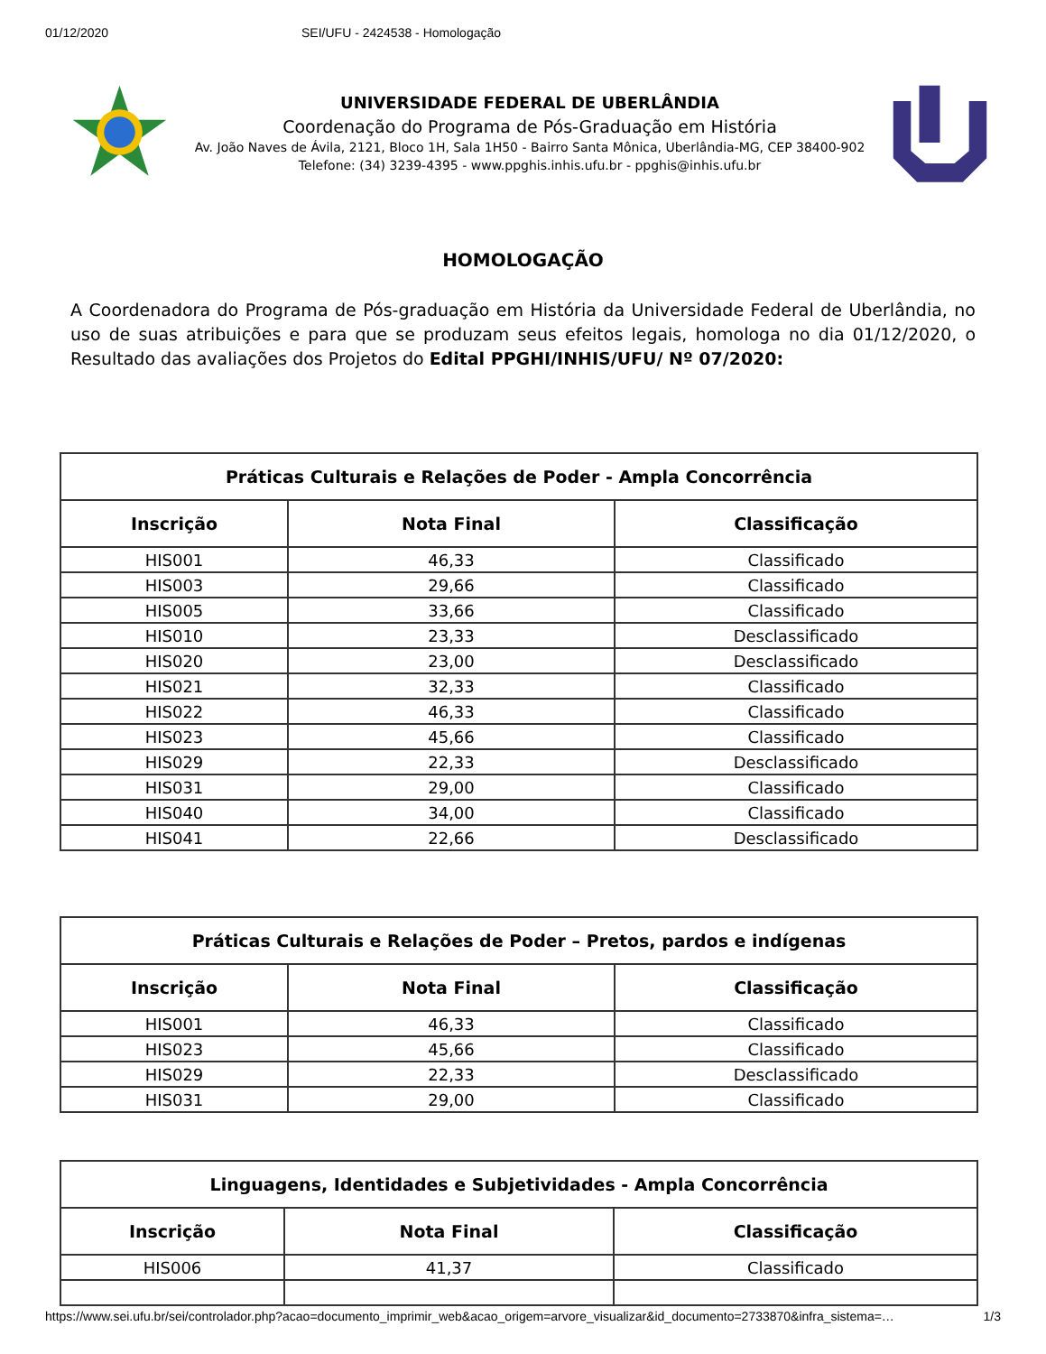01/12/2020 SEI/UFU - 2424538 - Homologação
UNIVERSIDADE FEDERAL DE UBERLÂNDIA
Coordenação do Programa de Pós-Graduação em História
Av. João Naves de Ávila, 2121, Bloco 1H, Sala 1H50 - Bairro Santa Mônica, Uberlândia-MG, CEP 38400-902
Telefone: (34) 3239-4395 - www.ppghis.inhis.ufu.br - ppghis@inhis.ufu.br
HOMOLOGAÇÃO
A Coordenadora do Programa de Pós-graduação em História da Universidade Federal de Uberlândia, no uso de suas atribuições e para que se produzam seus efeitos legais, homologa no dia 01/12/2020, o Resultado das avaliações dos Projetos do Edital PPGHI/INHIS/UFU/ Nº 07/2020:
| Práticas Culturais e Relações de Poder - Ampla Concorrência | | |
| --- | --- | --- |
| Inscrição | Nota Final | Classificação |
| HIS001 | 46,33 | Classificado |
| HIS003 | 29,66 | Classificado |
| HIS005 | 33,66 | Classificado |
| HIS010 | 23,33 | Desclassificado |
| HIS020 | 23,00 | Desclassificado |
| HIS021 | 32,33 | Classificado |
| HIS022 | 46,33 | Classificado |
| HIS023 | 45,66 | Classificado |
| HIS029 | 22,33 | Desclassificado |
| HIS031 | 29,00 | Classificado |
| HIS040 | 34,00 | Classificado |
| HIS041 | 22,66 | Desclassificado |
| Práticas Culturais e Relações de Poder – Pretos, pardos e indígenas | | |
| --- | --- | --- |
| Inscrição | Nota Final | Classificação |
| HIS001 | 46,33 | Classificado |
| HIS023 | 45,66 | Classificado |
| HIS029 | 22,33 | Desclassificado |
| HIS031 | 29,00 | Classificado |
| Linguagens, Identidades e Subjetividades - Ampla Concorrência | | |
| --- | --- | --- |
| Inscrição | Nota Final | Classificação |
| HIS006 | 41,37 | Classificado |
https://www.sei.ufu.br/sei/controlador.php?acao=documento_imprimir_web&acao_origem=arvore_visualizar&id_documento=2733870&infra_sistema=… 1/3